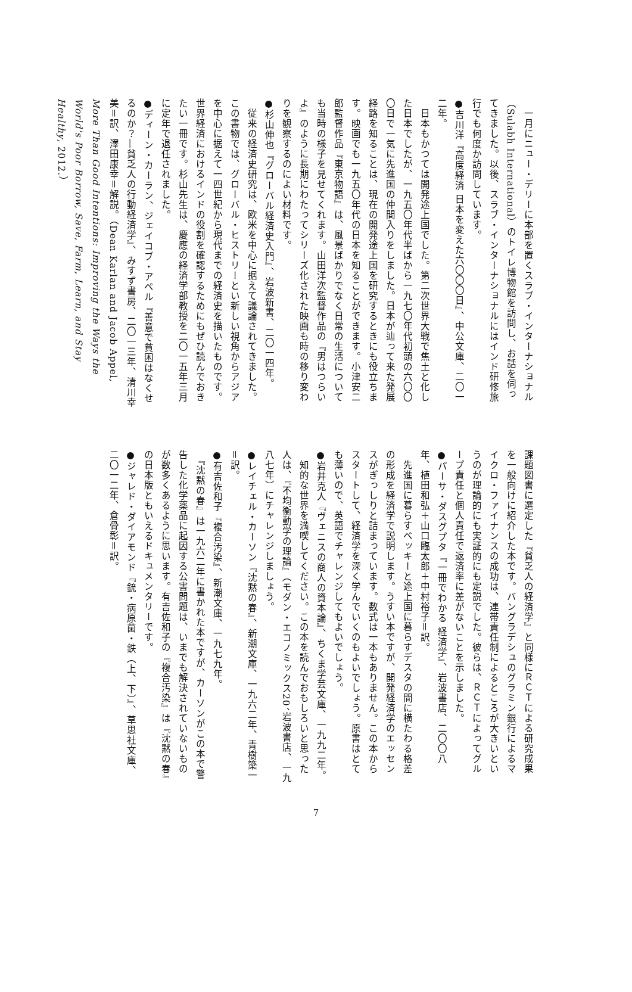一月にニュー・デリーに本部を置くスラブ・インターナショナル（Sulabh International）のトイレ博物館を訪問し、お話を伺ってきました。以後、スラブ・インターナショナルにはインド研修旅行でも何度か訪問しています。
●吉川洋『高度経済 日本を変えた六〇〇〇日』、中公文庫、二〇一二年。
　日本もかつては開発途上国でした。第二次世界大戦で焦土と化した日本でしたが、一九五〇年代半ばから一九七〇年代初頭の六〇〇〇日で一気に先進国の仲間入りをしました。日本が辿って来た発展経路を知ることは、現在の開発途上国を研究するときにも役立ちます。映画でも一九五〇年代の日本を知ることができます。小津安二郎監督作品『東京物語』は、風景ばかりでなく日常の生活についても当時の様子を見せてくれます。山田洋次監督作品の『男はつらいよ』のように長期にわたってシリーズ化された映画も時の移り変わりを観察するのによい材料です。
●杉山伸也『グローバル経済史入門』、岩波新書、二〇一四年。
　従来の経済史研究は、欧米を中心に据えて議論されてきました。この書物では、グローバル・ヒストリーとい新しい視角からアジアを中心に据えて一四世紀から現代までの経済史を描いたものです。世界経済におけるインドの役割を確認するためにもぜひ読んでおきたい一冊です。杉山先生は、慶應の経済学部教授を二〇一五年三月に定年で退任されました。
●ディーン・カーラン、ジェイコブ・アペル『善意で貧困はなくせるのか？―貧乏人の行動経済学』、みすず書房、二〇一三年、清川幸美＝訳、澤田康幸＝解説。（Dean Karlan and Jacob Appel, More Than Good Intentions: Improving the Ways the World's Poor Borrow, Save, Farm, Learn, and Stay Healthy, 2012.）
課題図書に選定した『貧乏人の経済学』と同様にＲＣＴによる研究成果を一般向けに紹介した本です。バングラデシュのグラミン銀行によるマイクロ・ファイナンスの成功は、連帯責任制によるところが大きいというのが理論的にも実証的にも定説でした。彼らは、ＲＣＴによってグループ責任と個人責任で返済率に差がないことを示しました。
●パーサ・ダスグプタ『一冊でわかる 経済学』、岩波書店、二〇〇八年、植田和弘＋山口臨太郎＋中村裕子＝訳。
　先進国に暮らすベッキーと途上国に暮らすデスタの間に横たわる格差の形成を経済学で説明します。うすい本ですが、開発経済学のエッセンスがぎっしりと詰まっています。数式は一本もありません。この本からスタートして、経済学を深く学んでいくのもよいでしょう。原書はとても薄いので、英語でチャレンジしてもよいでしょう。
●岩井克人『ヴェニスの商人の資本論』、ちくま学芸文庫、一九九二年。
　知的な世界を満喫してください。この本を読んでおもしろいと思った人は、『不均衡動学の理論』（モダン・エコノミックス20、岩波書店、一九八七年）にチャレンジしましょう。
●レイチェル・カーソン『沈黙の春』、新潮文庫、一九六二年、青樹簗一＝訳。
●有吉佐和子『複合汚染』、新潮文庫、一九七九年。
　『沈黙の春』は一九六二年に書かれた本ですが、カーソンがこの本で警告した化学薬品に起因する公害問題は、いまでも解決されていないものが数多くあるように思います。有吉佐和子の『複合汚染』は『沈黙の春』の日本版ともいえるドキュメンタリーです。
●ジャレド・ダイアモンド『銃・病原菌・鉄（上、下）』、草思社文庫、二〇一二年、倉骨彰＝訳。
7